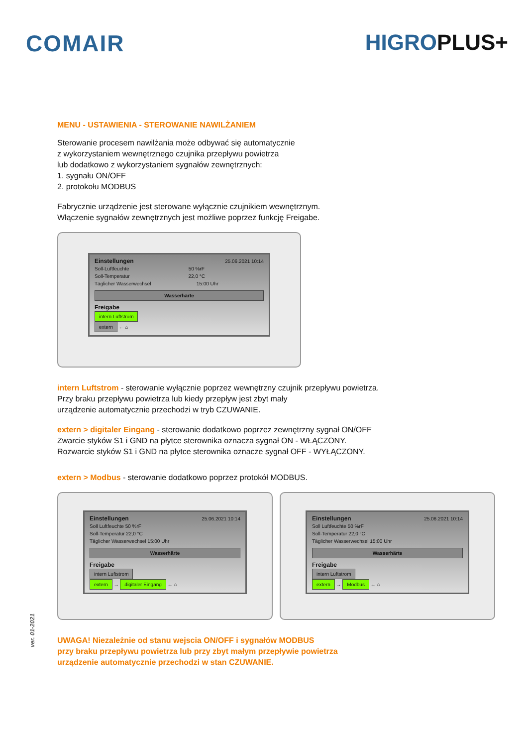COMAIR HIGROPLUS+
MENU - USTAWIENIA - STEROWANIE NAWILŻANIEM
Sterowanie procesem nawilżania może odbywać się automatycznie
z wykorzystaniem wewnętrznego czujnika przepływu powietrza
lub dodatkowo z wykorzystaniem sygnałów zewnętrznych:
1. sygnału ON/OFF
2. protokołu MODBUS
Fabrycznie urządzenie jest sterowane wyłącznie czujnikiem wewnętrznym.
Włączenie sygnałów zewnętrznych jest możliwe poprzez funkcję Freigabe.
Einstellungen 25.06.2021 10:14
Soll-Luftfeuchte 50 %rF
Soll-Temperatur 22,0 °C
Täglicher Wasserwechsel 15:00 Uhr
Wasserhärte
Freigabe
intern Luftstrom
extern ← ⌂
intern Luftstrom - sterowanie wyłącznie poprzez wewnętrzny czujnik przepływu powietrza.
Przy braku przepływu powietrza lub kiedy przepływ jest zbyt mały
urządzenie automatycznie przechodzi w tryb CZUWANIE.
extern > digitaler Eingang - sterowanie dodatkowo poprzez zewnętrzny sygnał ON/OFF
Zwarcie styków S1 i GND na płytce sterownika oznacza sygnał ON - WŁĄCZONY.
Rozwarcie styków S1 i GND na płytce sterownika oznacze sygnał OFF - WYŁĄCZONY.
extern > Modbus - sterowanie dodatkowo poprzez protokół MODBUS.
Einstellungen 25.06.2021 10:14
Soll Luftfeuchte 50 %rF
Soll-Temperatur 22,0 °C
Täglicher Wasserwechsel 15:00 Uhr
Wasserhärte
Freigabe
intern Luftstrom
extern → digitaler Eingang ← ⌂
Einstellungen 25.06.2021 10:14
Soll Luftfeuchte 50 %rF
Soll-Temperatur 22,0 °C
Täglicher Wasserwechsel 15:00 Uhr
Wasserhärte
Freigabe
intern Luftstrom
extern → Modbus ← ⌂
UWAGA! Niezależnie od stanu wejscia ON/OFF i sygnałów MODBUS
przy braku przepływu powietrza lub przy zbyt małym przepływie powietrza
urządzenie automatycznie przechodzi w stan CZUWANIE.
ver. 01-2021